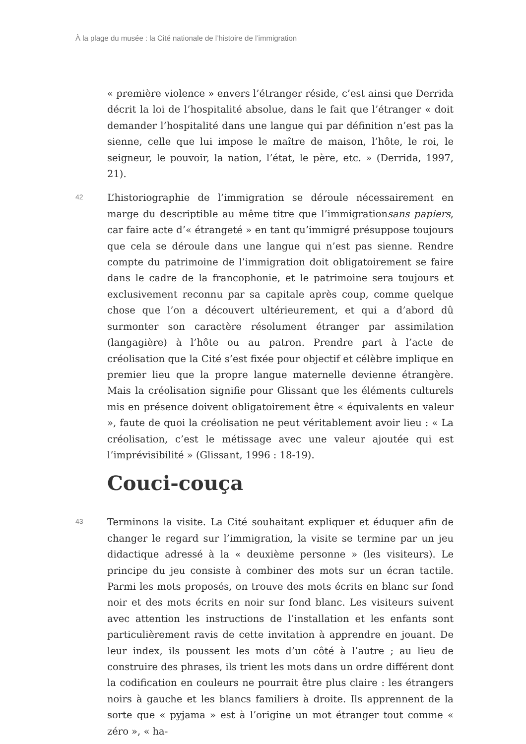À la plage du musée : la Cité nationale de l’histoire de l’immigration
« première violence » envers l’étranger réside, c’est ainsi que Derrida décrit la loi de l’hospitalité absolue, dans le fait que l’étranger « doit demander l’hospitalité dans une langue qui par définition n’est pas la sienne, celle que lui impose le maître de maison, l’hôte, le roi, le seigneur, le pouvoir, la nation, l’état, le père, etc. » (Derrida, 1997, 21).
42
L’historiographie de l’immigration se déroule nécessairement en marge du descriptible au même titre que l’immigrationsans papiers, car faire acte d’« étrangeté » en tant qu’immigré présuppose toujours que cela se déroule dans une langue qui n’est pas sienne. Rendre compte du patrimoine de l’immigration doit obligatoirement se faire dans le cadre de la francophonie, et le patrimoine sera toujours et exclusivement reconnu par sa capitale après coup, comme quelque chose que l’on a découvert ultérieurement, et qui a d’abord dû surmonter son caractère résolument étranger par assimilation (langagière) à l’hôte ou au patron. Prendre part à l’acte de créolisation que la Cité s’est fixée pour objectif et célèbre implique en premier lieu que la propre langue maternelle devienne étrangère. Mais la créolisation signifie pour Glissant que les éléments culturels mis en présence doivent obligatoirement être « équivalents en valeur », faute de quoi la créolisation ne peut véritablement avoir lieu : « La créolisation, c’est le métissage avec une valeur ajoutée qui est l’imprévisibilité » (Glissant, 1996 : 18-19).
Couci-couça
43
Terminons la visite. La Cité souhaitant expliquer et éduquer afin de changer le regard sur l’immigration, la visite se termine par un jeu didactique adressé à la « deuxième personne » (les visiteurs). Le principe du jeu consiste à combiner des mots sur un écran tactile. Parmi les mots proposés, on trouve des mots écrits en blanc sur fond noir et des mots écrits en noir sur fond blanc. Les visiteurs suivent avec attention les instructions de l’installation et les enfants sont particulièrement ravis de cette invitation à apprendre en jouant. De leur index, ils poussent les mots d’un côté à l’autre ; au lieu de construire des phrases, ils trient les mots dans un ordre différent dont la codification en couleurs ne pourrait être plus claire : les étrangers noirs à gauche et les blancs familiers à droite. Ils apprennent de la sorte que « pyjama » est à l’origine un mot étranger tout comme « zéro », « ha-